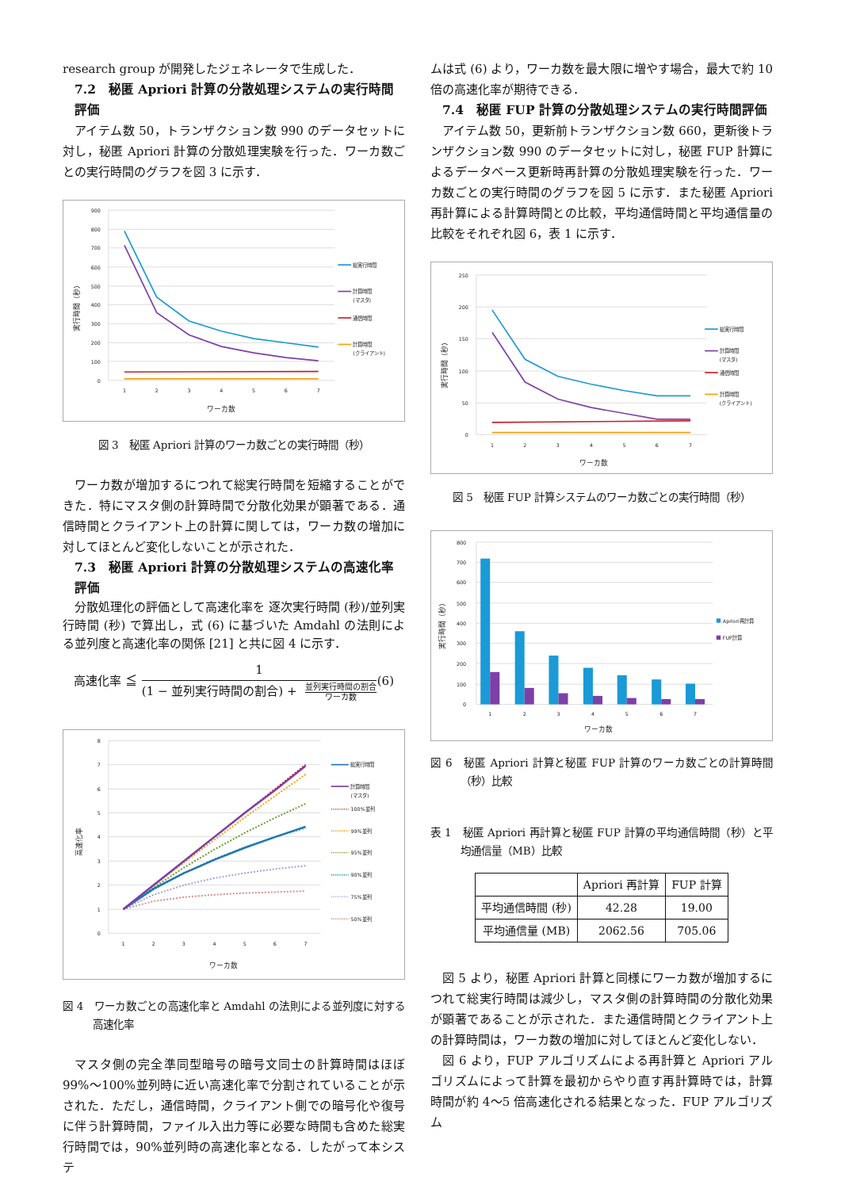research group が開発したジェネレータで生成した．
7.2　秘匿 Apriori 計算の分散処理システムの実行時間評価
アイテム数 50，トランザクション数 990 のデータセットに対し，秘匿 Apriori 計算の分散処理実験を行った．ワーカ数ごとの実行時間のグラフを図 3 に示す．
900
800
700
600
500
400
300
200
100
0
1
2
3
4
5
6
7
ワーカ数
実行時間（秒）
総実行時間
計算時間
(マスタ)
通信時間
計算時間
(クライアント)
図 3　秘匿 Apriori 計算のワーカ数ごとの実行時間（秒）
ワーカ数が増加するにつれて総実行時間を短縮することができた．特にマスタ側の計算時間で分散化効果が顕著である．通信時間とクライアント上の計算に関しては，ワーカ数の増加に対してほとんど変化しないことが示された．
7.3　秘匿 Apriori 計算の分散処理システムの高速化率評価
分散処理化の評価として高速化率を 逐次実行時間 (秒)/並列実行時間 (秒) で算出し，式 (6) に基づいた Amdahl の法則による並列度と高速化率の関係 [21] と共に図 4 に示す．
高速化率 ≦ 1 (1 − 並列実行時間の割合) + 並列実行時間の割合 ワーカ数 (6)
8
7
6
5
4
3
2
1
0
1
2
3
4
5
6
7
ワーカ数
高速化率
総実行時間
計算時間
(マスタ)
100%並列
99%並列
95%並列
90%並列
75%並列
50%並列
図 4　ワーカ数ごとの高速化率と Amdahl の法則による並列度に対する高速化率
マスタ側の完全準同型暗号の暗号文同士の計算時間はほぼ 99%〜100%並列時に近い高速化率で分割されていることが示された．ただし，通信時間，クライアント側での暗号化や復号に伴う計算時間，ファイル入出力等に必要な時間も含めた総実行時間では，90%並列時の高速化率となる．したがって本システ
ムは式 (6) より，ワーカ数を最大限に増やす場合，最大で約 10 倍の高速化率が期待できる．
7.4　秘匿 FUP 計算の分散処理システムの実行時間評価
アイテム数 50，更新前トランザクション数 660，更新後トランザクション数 990 のデータセットに対し，秘匿 FUP 計算によるデータベース更新時再計算の分散処理実験を行った．ワーカ数ごとの実行時間のグラフを図 5 に示す．また秘匿 Apriori 再計算による計算時間との比較，平均通信時間と平均通信量の比較をそれぞれ図 6，表 1 に示す．
250
200
150
100
50
0
1
2
3
4
5
6
7
ワーカ数
実行時間（秒）
総実行時間
計算時間
(マスタ)
通信時間
計算時間
(クライアント)
図 5　秘匿 FUP 計算システムのワーカ数ごとの実行時間（秒）
800
700
600
500
400
300
200
100
0
1
2
3
4
5
6
7
ワーカ数
実行時間（秒）
Apriori再計算
FUP計算
図 6　秘匿 Apriori 計算と秘匿 FUP 計算のワーカ数ごとの計算時間（秒）比較
表 1　秘匿 Apriori 再計算と秘匿 FUP 計算の平均通信時間（秒）と平均通信量（MB）比較
| | Apriori 再計算 | FUP 計算 |
| --- | --- | --- |
| 平均通信時間 (秒) | 42.28 | 19.00 |
| 平均通信量 (MB) | 2062.56 | 705.06 |
図 5 より，秘匿 Apriori 計算と同様にワーカ数が増加するにつれて総実行時間は減少し，マスタ側の計算時間の分散化効果が顕著であることが示された．また通信時間とクライアント上の計算時間は，ワーカ数の増加に対してほとんど変化しない．
図 6 より，FUP アルゴリズムによる再計算と Apriori アルゴリズムによって計算を最初からやり直す再計算時では，計算時間が約 4〜5 倍高速化される結果となった．FUP アルゴリズム